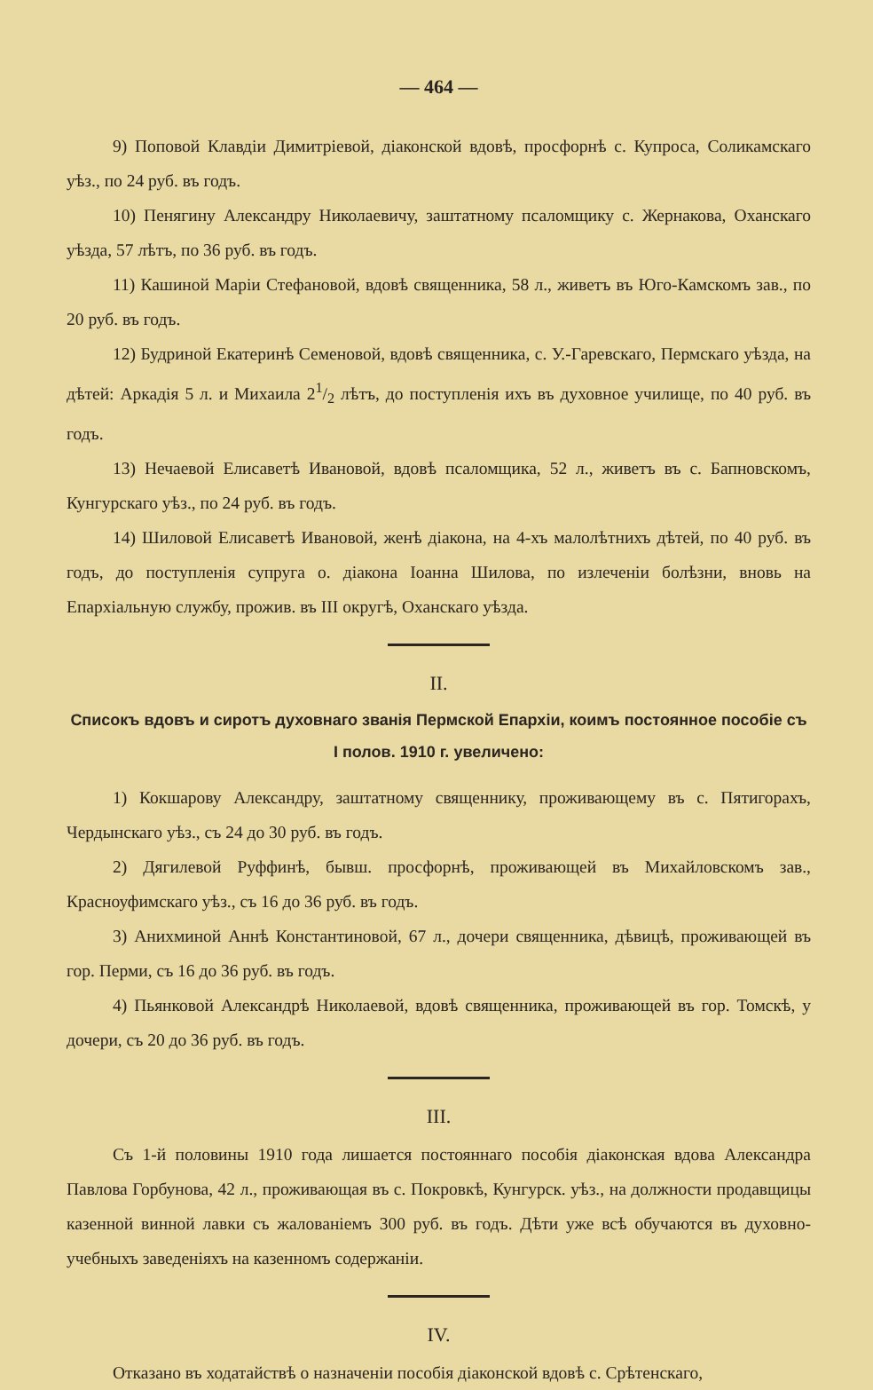— 464 —
9) Поповой Клавдіи Димитріевой, діаконской вдовѣ, просфорнѣ с. Купроса, Соликамскаго уѣз., по 24 руб. въ годъ.
10) Пенягину Александру Николаевичу, заштатному псаломщику с. Жернакова, Оханскаго уѣзда, 57 лѣтъ, по 36 руб. въ годъ.
11) Кашиной Маріи Стефановой, вдовѣ священника, 58 л., живетъ въ Юго-Камскомъ зав., по 20 руб. въ годъ.
12) Будриной Екатеринѣ Семеновой, вдовѣ священника, с. У.-Гаревскаго, Пермскаго уѣзда, на дѣтей: Аркадія 5 л. и Михаила 21/2 лѣтъ, до поступленія ихъ въ духовное училище, по 40 руб. въ годъ.
13) Нечаевой Елисаветѣ Ивановой, вдовѣ псаломщика, 52 л., живетъ въ с. Бапновскомъ, Кунгурскаго уѣз., по 24 руб. въ годъ.
14) Шиловой Елисаветѣ Ивановой, женѣ діакона, на 4-хъ малолѣтнихъ дѣтей, по 40 руб. въ годъ, до поступленія супруга о. діакона Іоанна Шилова, по излеченіи болѣзни, вновь на Епархіальную службу, прожив. въ III округѣ, Оханскаго уѣзда.
II.
Списокъ вдовъ и сиротъ духовнаго званія Пермской Епархіи, коимъ постоянное пособіе съ I полов. 1910 г. увеличено:
1) Кокшарову Александру, заштатному священнику, проживающему въ с. Пятигорахъ, Чердынскаго уѣз., съ 24 до 30 руб. въ годъ.
2) Дягилевой Руффинѣ, бывш. просфорнѣ, проживающей въ Михайловскомъ зав., Красноуфимскаго уѣз., съ 16 до 36 руб. въ годъ.
3) Анихминой Аннѣ Константиновой, 67 л., дочери священника, дѣвицѣ, проживающей въ гор. Перми, съ 16 до 36 руб. въ годъ.
4) Пьянковой Александрѣ Николаевой, вдовѣ священника, проживающей въ гор. Томскѣ, у дочери, съ 20 до 36 руб. въ годъ.
III.
Съ 1-й половины 1910 года лишается постояннаго пособія діаконская вдова Александра Павлова Горбунова, 42 л., проживающая въ с. Покровкѣ, Кунгурск. уѣз., на должности продавщицы казенной винной лавки съ жалованіемъ 300 руб. въ годъ. Дѣти уже всѣ обучаются въ духовно-учебныхъ заведеніяхъ на казенномъ содержаніи.
IV.
Отказано въ ходатайствѣ о назначеніи пособія діаконской вдовѣ с. Срѣтенскаго,